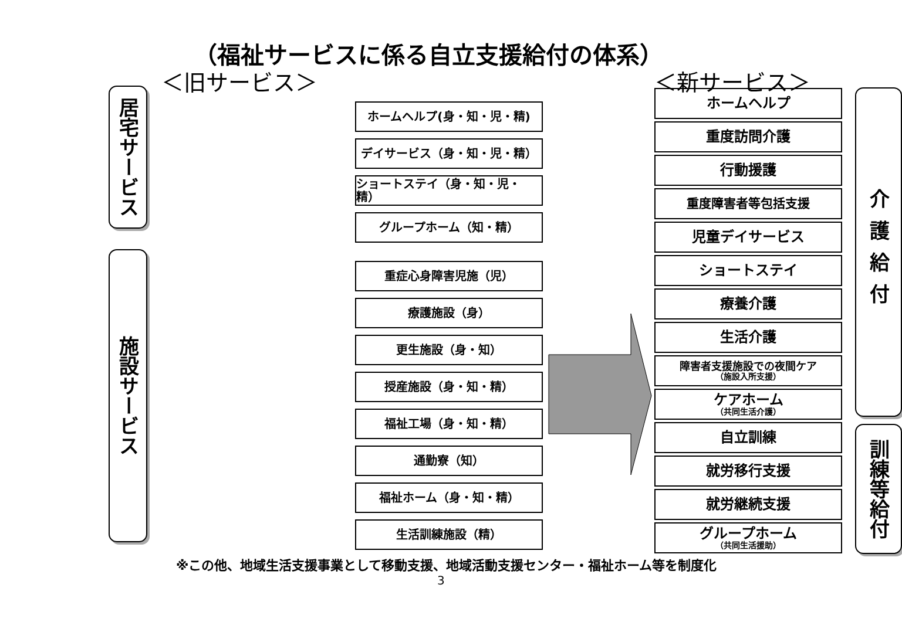（福祉サービスに係る自立支援給付の体系）
＜旧サービス＞
居宅サービス
施設サービス
ホームヘルプ(身・知・児・精)
デイサービス（身・知・児・精）
ショートステイ（身・知・児・精）
グループホーム（知・精）
重症心身障害児施（児）
療護施設（身）
更生施設（身・知）
授産施設（身・知・精）
福祉工場（身・知・精）
通勤寮（知）
福祉ホーム（身・知・精）
生活訓練施設（精）
＜新サービス＞
ホームヘルプ
重度訪問介護
行動援護
重度障害者等包括支援
児童デイサービス
ショートステイ
療養介護
生活介護
障害者支援施設での夜間ケア
（施設入所支援）
ケアホーム
（共同生活介護）
自立訓練
就労移行支援
就労継続支援
グループホーム
（共同生活援助）
介護給付
訓練等給付
※この他、地域生活支援事業として移動支援、地域活動支援センター・福祉ホーム等を制度化
3